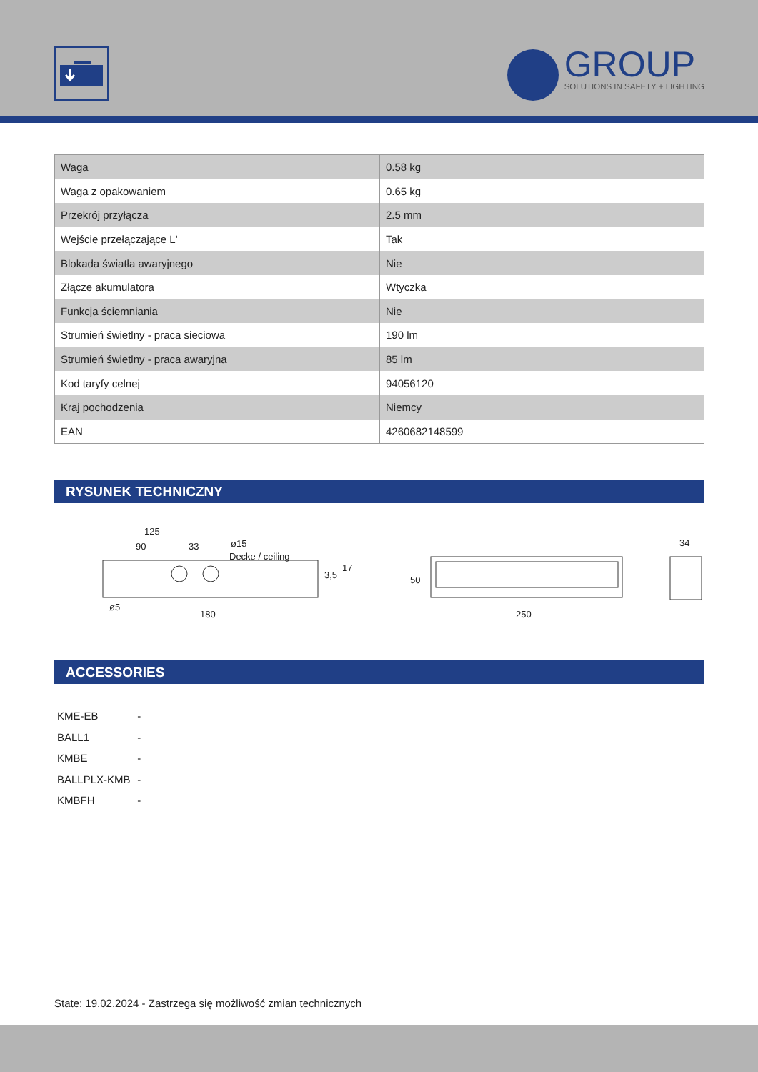GROUP
SOLUTIONS IN SAFETY + LIGHTING
| Waga | 0.58 kg |
| Waga z opakowaniem | 0.65 kg |
| Przekrój przyłącza | 2.5 mm |
| Wejście przełączające L' | Tak |
| Blokada światła awaryjnego | Nie |
| Złącze akumulatora | Wtyczka |
| Funkcja ściemniania | Nie |
| Strumień świetlny - praca sieciowa | 190 lm |
| Strumień świetlny - praca awaryjna | 85 lm |
| Kod taryfy celnej | 94056120 |
| Kraj pochodzenia | Niemcy |
| EAN | 4260682148599 |
RYSUNEK TECHNICZNY
125
90
33
ø15
Decke / ceiling
3,5
17
ø5
180
50
250
34
ACCESSORIES
KME-EB -
BALL1 -
KMBE -
BALLPLX-KMB -
KMBFH -
State: 19.02.2024 - Zastrzega się możliwość zmian technicznych